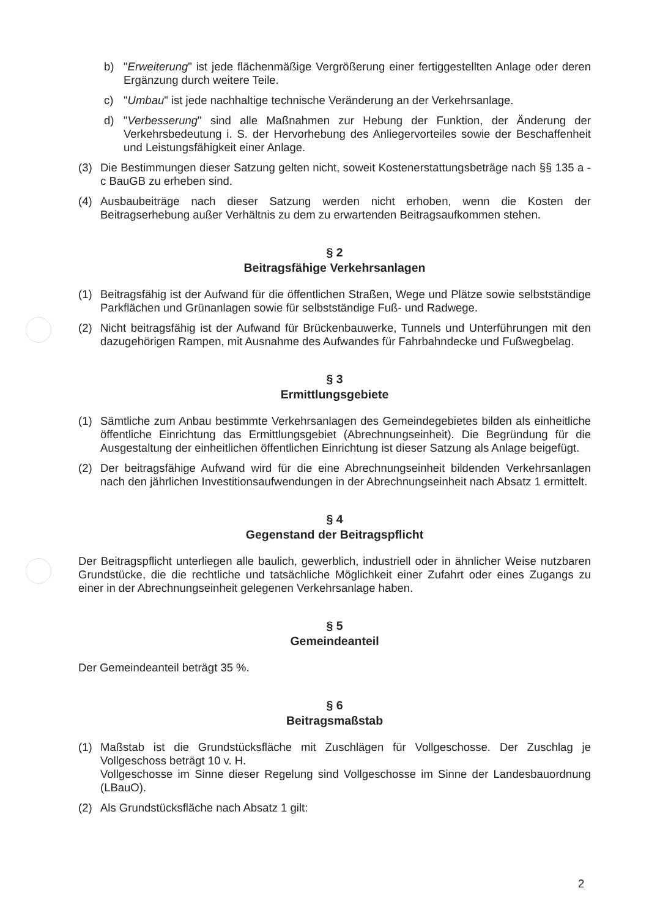b) "Erweiterung" ist jede flächenmäßige Vergrößerung einer fertiggestellten Anlage oder deren Ergänzung durch weitere Teile.
c) "Umbau" ist jede nachhaltige technische Veränderung an der Verkehrsanlage.
d) "Verbesserung" sind alle Maßnahmen zur Hebung der Funktion, der Änderung der Verkehrsbedeutung i. S. der Hervorhebung des Anliegervorteiles sowie der Beschaffenheit und Leistungsfähigkeit einer Anlage.
(3) Die Bestimmungen dieser Satzung gelten nicht, soweit Kostenerstattungsbeträge nach §§ 135 a - c BauGB zu erheben sind.
(4) Ausbaubeiträge nach dieser Satzung werden nicht erhoben, wenn die Kosten der Beitragserhebung außer Verhältnis zu dem zu erwartenden Beitragsaufkommen stehen.
§ 2
Beitragsfähige Verkehrsanlagen
(1) Beitragsfähig ist der Aufwand für die öffentlichen Straßen, Wege und Plätze sowie selbstständige Parkflächen und Grünanlagen sowie für selbstständige Fuß- und Radwege.
(2) Nicht beitragsfähig ist der Aufwand für Brückenbauwerke, Tunnels und Unterführungen mit den dazugehörigen Rampen, mit Ausnahme des Aufwandes für Fahrbahndecke und Fußwegbelag.
§ 3
Ermittlungsgebiete
(1) Sämtliche zum Anbau bestimmte Verkehrsanlagen des Gemeindegebietes bilden als einheitliche öffentliche Einrichtung das Ermittlungsgebiet (Abrechnungseinheit). Die Begründung für die Ausgestaltung der einheitlichen öffentlichen Einrichtung ist dieser Satzung als Anlage beigefügt.
(2) Der beitragsfähige Aufwand wird für die eine Abrechnungseinheit bildenden Verkehrsanlagen nach den jährlichen Investitionsaufwendungen in der Abrechnungseinheit nach Absatz 1 ermittelt.
§ 4
Gegenstand der Beitragspflicht
Der Beitragspflicht unterliegen alle baulich, gewerblich, industriell oder in ähnlicher Weise nutzbaren Grundstücke, die die rechtliche und tatsächliche Möglichkeit einer Zufahrt oder eines Zugangs zu einer in der Abrechnungseinheit gelegenen Verkehrsanlage haben.
§ 5
Gemeindeanteil
Der Gemeindeanteil beträgt 35 %.
§ 6
Beitragsmaßstab
(1) Maßstab ist die Grundstücksfläche mit Zuschlägen für Vollgeschosse. Der Zuschlag je Vollgeschoss beträgt 10 v. H.
Vollgeschosse im Sinne dieser Regelung sind Vollgeschosse im Sinne der Landesbauordnung (LBauO).
(2) Als Grundstücksfläche nach Absatz 1 gilt:
2